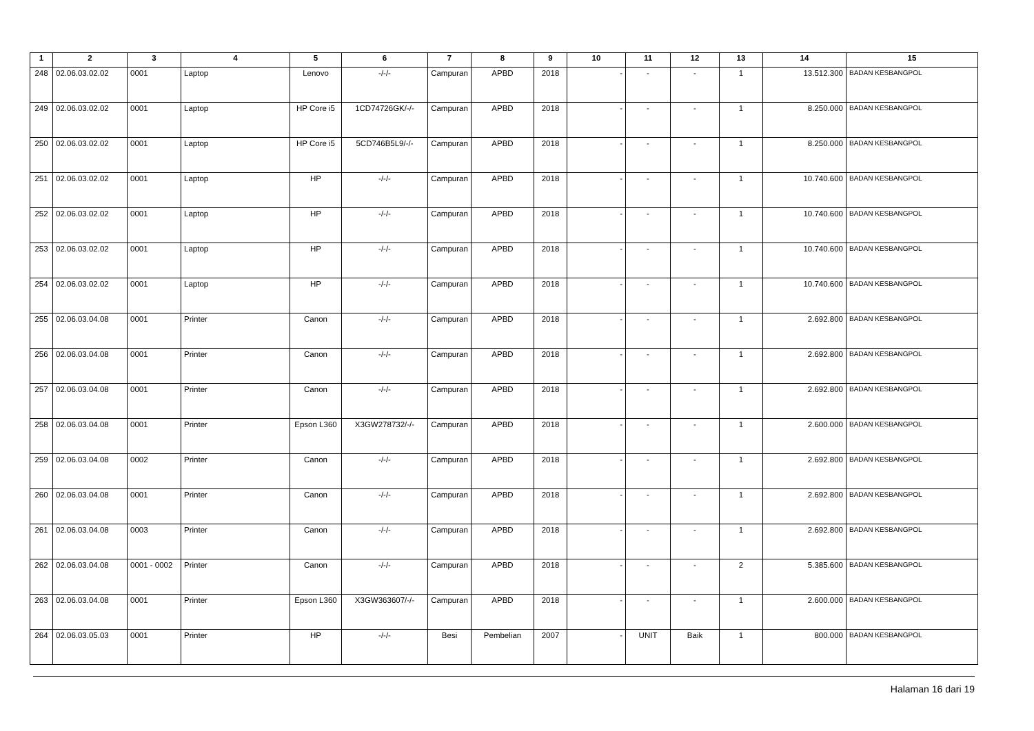| 1 | 2 | 3 | 4 | 5 | 6 | 7 | 8 | 9 | 10 | 11 | 12 | 13 | 14 | 15 |
| --- | --- | --- | --- | --- | --- | --- | --- | --- | --- | --- | --- | --- | --- | --- |
| 248 | 02.06.03.02.02 | 0001 | Laptop | Lenovo | -/-/- | Campuran | APBD | 2018 | - | - | - | 1 | 13.512.300 | BADAN KESBANGPOL |
| 249 | 02.06.03.02.02 | 0001 | Laptop | HP Core i5 | 1CD74726GK/-/- | Campuran | APBD | 2018 | - | - | - | 1 | 8.250.000 | BADAN KESBANGPOL |
| 250 | 02.06.03.02.02 | 0001 | Laptop | HP Core i5 | 5CD746B5L9/-/- | Campuran | APBD | 2018 | - | - | - | 1 | 8.250.000 | BADAN KESBANGPOL |
| 251 | 02.06.03.02.02 | 0001 | Laptop | HP | -/-/- | Campuran | APBD | 2018 | - | - | - | 1 | 10.740.600 | BADAN KESBANGPOL |
| 252 | 02.06.03.02.02 | 0001 | Laptop | HP | -/-/- | Campuran | APBD | 2018 | - | - | - | 1 | 10.740.600 | BADAN KESBANGPOL |
| 253 | 02.06.03.02.02 | 0001 | Laptop | HP | -/-/- | Campuran | APBD | 2018 | - | - | - | 1 | 10.740.600 | BADAN KESBANGPOL |
| 254 | 02.06.03.02.02 | 0001 | Laptop | HP | -/-/- | Campuran | APBD | 2018 | - | - | - | 1 | 10.740.600 | BADAN KESBANGPOL |
| 255 | 02.06.03.04.08 | 0001 | Printer | Canon | -/-/- | Campuran | APBD | 2018 | - | - | - | 1 | 2.692.800 | BADAN KESBANGPOL |
| 256 | 02.06.03.04.08 | 0001 | Printer | Canon | -/-/- | Campuran | APBD | 2018 | - | - | - | 1 | 2.692.800 | BADAN KESBANGPOL |
| 257 | 02.06.03.04.08 | 0001 | Printer | Canon | -/-/- | Campuran | APBD | 2018 | - | - | - | 1 | 2.692.800 | BADAN KESBANGPOL |
| 258 | 02.06.03.04.08 | 0001 | Printer | Epson L360 | X3GW278732/-/- | Campuran | APBD | 2018 | - | - | - | 1 | 2.600.000 | BADAN KESBANGPOL |
| 259 | 02.06.03.04.08 | 0002 | Printer | Canon | -/-/- | Campuran | APBD | 2018 | - | - | - | 1 | 2.692.800 | BADAN KESBANGPOL |
| 260 | 02.06.03.04.08 | 0001 | Printer | Canon | -/-/- | Campuran | APBD | 2018 | - | - | - | 1 | 2.692.800 | BADAN KESBANGPOL |
| 261 | 02.06.03.04.08 | 0003 | Printer | Canon | -/-/- | Campuran | APBD | 2018 | - | - | - | 1 | 2.692.800 | BADAN KESBANGPOL |
| 262 | 02.06.03.04.08 | 0001 - 0002 | Printer | Canon | -/-/- | Campuran | APBD | 2018 | - | - | - | 2 | 5.385.600 | BADAN KESBANGPOL |
| 263 | 02.06.03.04.08 | 0001 | Printer | Epson L360 | X3GW363607/-/- | Campuran | APBD | 2018 | - | - | - | 1 | 2.600.000 | BADAN KESBANGPOL |
| 264 | 02.06.03.05.03 | 0001 | Printer | HP | -/-/- | Besi | Pembelian | 2007 | - | UNIT | Baik | 1 | 800.000 | BADAN KESBANGPOL |
Halaman 16 dari 19